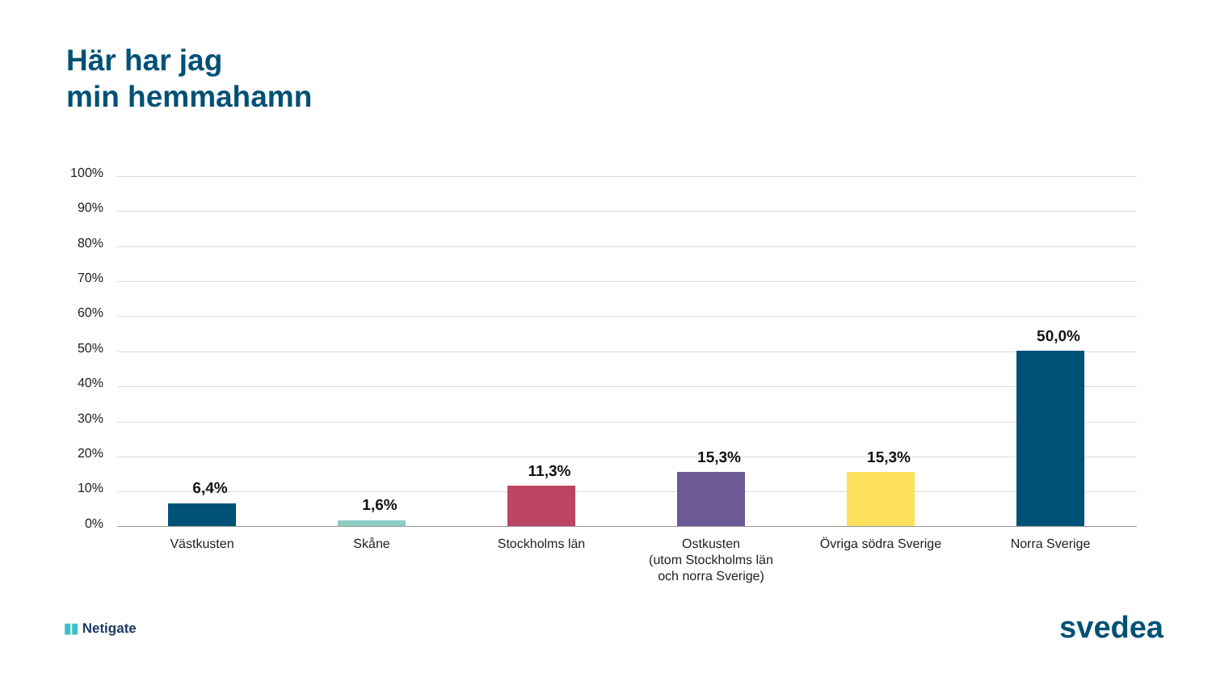Här har jag
min hemmahamn
100%
90%
80%
70%
60%
50%
40%
30%
20%
10%
0%
6,4%
1,6%
11,3%
15,3% 15,3%
50,0%
Västkusten Skåne Stockholms län
Ostkusten
(utom Stockholms län
och norra Sverige)
Övriga södra Sverige Norra Sverige
▮▮ Netigate svedea